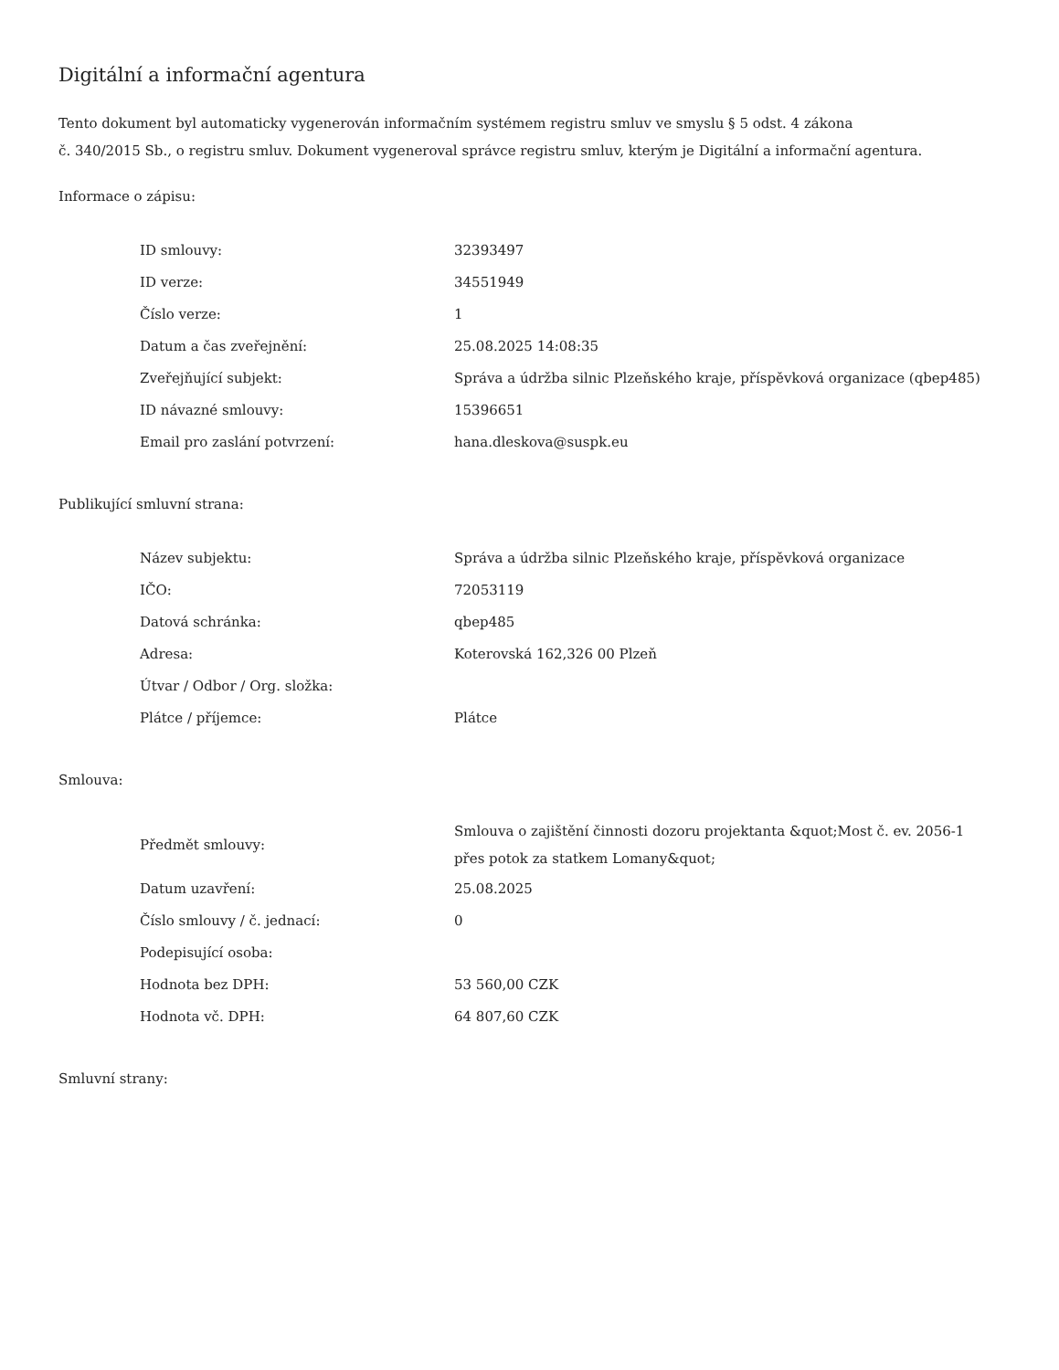Digitální a informační agentura
Tento dokument byl automaticky vygenerován informačním systémem registru smluv ve smyslu § 5 odst. 4 zákona
č. 340/2015 Sb., o registru smluv. Dokument vygeneroval správce registru smluv, kterým je Digitální a informační agentura.
Informace o zápisu:
| ID smlouvy: | 32393497 |
| ID verze: | 34551949 |
| Číslo verze: | 1 |
| Datum a čas zveřejnění: | 25.08.2025 14:08:35 |
| Zveřejňující subjekt: | Správa a údržba silnic Plzeňského kraje, příspěvková organizace (qbep485) |
| ID návazné smlouvy: | 15396651 |
| Email pro zaslání potvrzení: | hana.dleskova@suspk.eu |
Publikující smluvní strana:
| Název subjektu: | Správa a údržba silnic Plzeňského kraje, příspěvková organizace |
| IČO: | 72053119 |
| Datová schránka: | qbep485 |
| Adresa: | Koterovská 162,326 00 Plzeň |
| Útvar / Odbor / Org. složka: | |
| Plátce / příjemce: | Plátce |
Smlouva:
| Předmět smlouvy: | Smlouva o zajištění činnosti dozoru projektanta &quot;Most č. ev. 2056-1 přes potok za statkem Lomany&quot; |
| Datum uzavření: | 25.08.2025 |
| Číslo smlouvy / č. jednací: | 0 |
| Podepisující osoba: | |
| Hodnota bez DPH: | 53 560,00 CZK |
| Hodnota vč. DPH: | 64 807,60 CZK |
Smluvní strany: